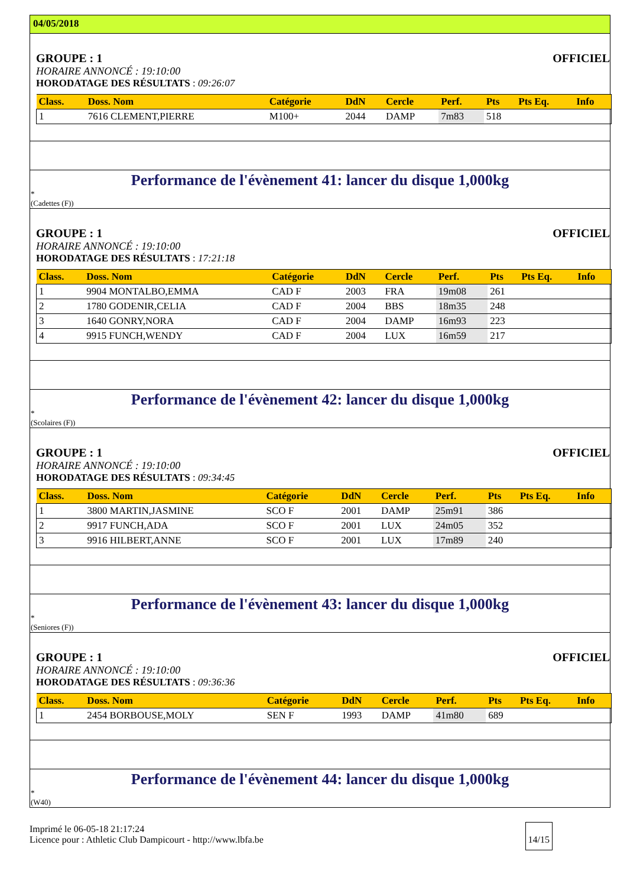04/05/2018
GROUPE : 1 OFFICIEL
HORAIRE ANNONCÉ : 19:10:00
HORODATAGE DES RÉSULTATS : 09:26:07
| Class. | Doss. Nom | Catégorie | DdN | Cercle | Perf. | Pts | Pts Eq. | Info |
| --- | --- | --- | --- | --- | --- | --- | --- | --- |
| 1 | 7616 CLEMENT,PIERRE | M100+ | 2044 | DAMP | 7m83 | 518 | | |
Performance de l'évènement 41: lancer du disque 1,000kg
*
(Cadettes (F))
GROUPE : 1 OFFICIEL
HORAIRE ANNONCÉ : 19:10:00
HORODATAGE DES RÉSULTATS : 17:21:18
| Class. | Doss. Nom | Catégorie | DdN | Cercle | Perf. | Pts | Pts Eq. | Info |
| --- | --- | --- | --- | --- | --- | --- | --- | --- |
| 1 | 9904 MONTALBO,EMMA | CAD F | 2003 | FRA | 19m08 | 261 | | |
| 2 | 1780 GODENIR,CELIA | CAD F | 2004 | BBS | 18m35 | 248 | | |
| 3 | 1640 GONRY,NORA | CAD F | 2004 | DAMP | 16m93 | 223 | | |
| 4 | 9915 FUNCH,WENDY | CAD F | 2004 | LUX | 16m59 | 217 | | |
Performance de l'évènement 42: lancer du disque 1,000kg
*
(Scolaires (F))
GROUPE : 1 OFFICIEL
HORAIRE ANNONCÉ : 19:10:00
HORODATAGE DES RÉSULTATS : 09:34:45
| Class. | Doss. Nom | Catégorie | DdN | Cercle | Perf. | Pts | Pts Eq. | Info |
| --- | --- | --- | --- | --- | --- | --- | --- | --- |
| 1 | 3800 MARTIN,JASMINE | SCO F | 2001 | DAMP | 25m91 | 386 | | |
| 2 | 9917 FUNCH,ADA | SCO F | 2001 | LUX | 24m05 | 352 | | |
| 3 | 9916 HILBERT,ANNE | SCO F | 2001 | LUX | 17m89 | 240 | | |
Performance de l'évènement 43: lancer du disque 1,000kg
*
(Seniores (F))
GROUPE : 1 OFFICIEL
HORAIRE ANNONCÉ : 19:10:00
HORODATAGE DES RÉSULTATS : 09:36:36
| Class. | Doss. Nom | Catégorie | DdN | Cercle | Perf. | Pts | Pts Eq. | Info |
| --- | --- | --- | --- | --- | --- | --- | --- | --- |
| 1 | 2454 BORBOUSE,MOLY | SEN F | 1993 | DAMP | 41m80 | 689 | | |
Performance de l'évènement 44: lancer du disque 1,000kg
*
(W40)
Imprimé le 06-05-18 21:17:24
Licence pour : Athletic Club Dampicourt - http://www.lbfa.be 14/15